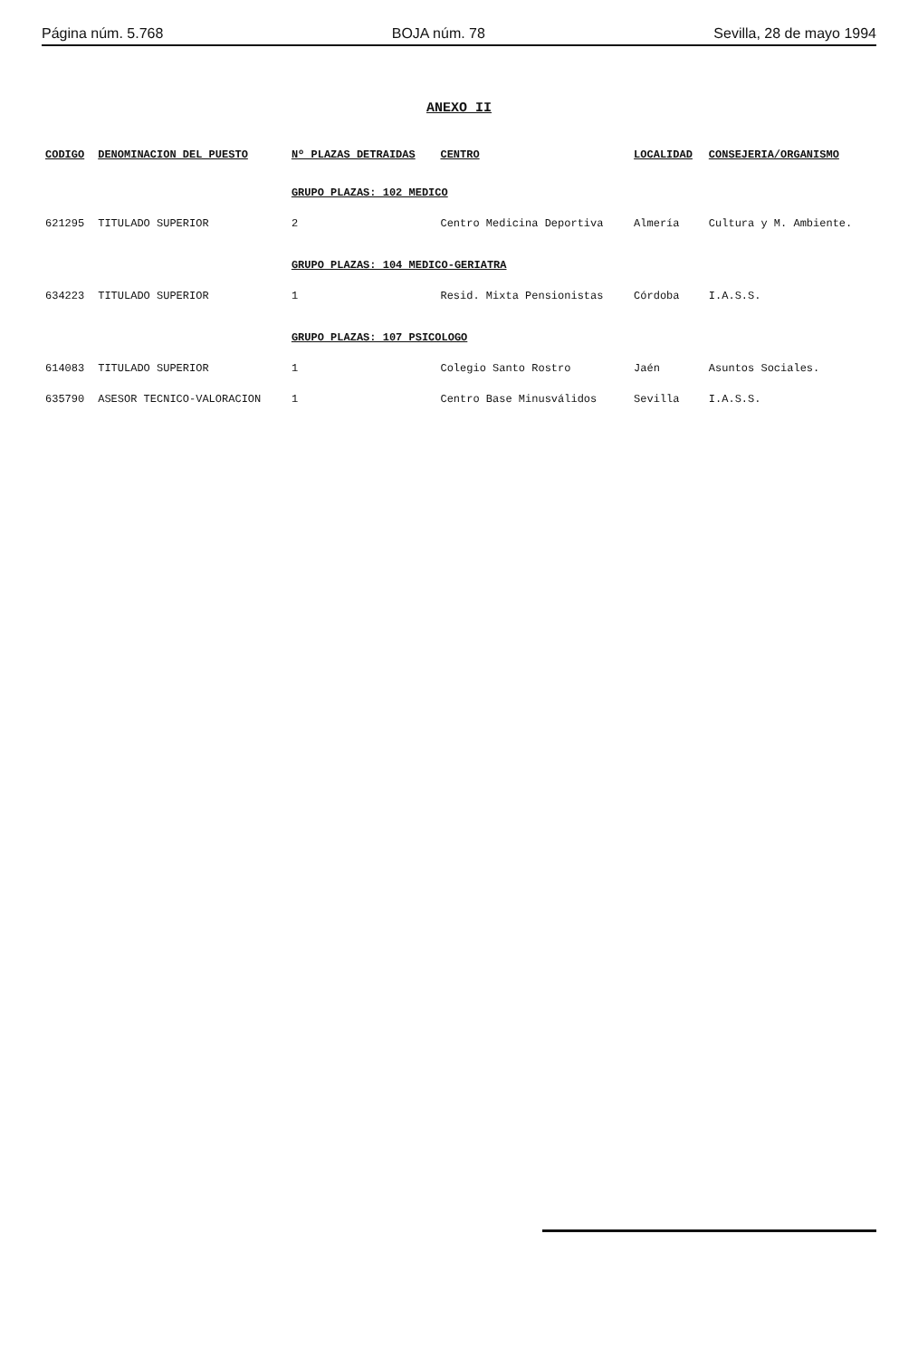Página núm. 5.768 BOJA núm. 78 Sevilla, 28 de mayo 1994
ANEXO II
| CODIGO | DENOMINACION DEL PUESTO | Nº PLAZAS DETRAIDAS | CENTRO | LOCALIDAD | CONSEJERIA/ORGANISMO |
| --- | --- | --- | --- | --- | --- |
| | | GRUPO PLAZAS: 102 MEDICO | | | |
| 621295 | TITULADO SUPERIOR | 2 | Centro Medicina Deportiva | Almería | Cultura y M. Ambiente. |
| | | GRUPO PLAZAS: 104 MEDICO-GERIATRA | | | |
| 634223 | TITULADO SUPERIOR | 1 | Resid. Mixta Pensionistas | Córdoba | I.A.S.S. |
| | | GRUPO PLAZAS: 107 PSICOLOGO | | | |
| 614083 | TITULADO SUPERIOR | 1 | Colegio Santo Rostro | Jaén | Asuntos Sociales. |
| 635790 | ASESOR TECNICO-VALORACION | 1 | Centro Base Minusválidos | Sevilla | I.A.S.S. |